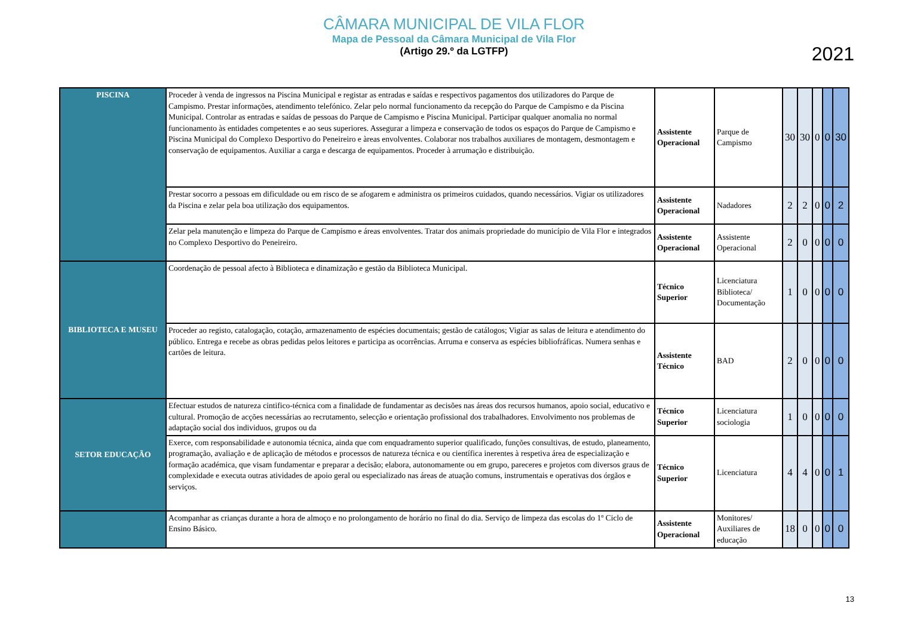CÂMARA MUNICIPAL DE VILA FLOR
Mapa de Pessoal da Câmara Municipal de Vila Flor
(Artigo 29.º da LGTFP)
2021
| PISCINA | Proceder à venda de ingressos na Piscina Municipal e registar as entradas e saídas e respectivos pagamentos dos utilizadores do Parque de Campismo. Prestar informações, atendimento telefónico. Zelar pelo normal funcionamento da recepção do Parque de Campismo e da Piscina Municipal. Controlar as entradas e saídas de pessoas do Parque de Campismo e Piscina Municipal. Participar qualquer anomalia no normal funcionamento às entidades competentes e ao seus superiores. Assegurar a limpeza e conservação de todos os espaços do Parque de Campismo e Piscina Municipal do Complexo Desportivo do Peneireiro e àreas envolventes. Colaborar nos trabalhos auxiliares de montagem, desmontagem e conservação de equipamentos. Auxiliar a carga e descarga de equipamentos. Proceder à arrumação e distribuição. | Assistente Operacional | Parque de Campismo | 30 | 30 | 0 | 0 | 30 |
| | Prestar socorro a pessoas em dificuldade ou em risco de se afogarem e administra os primeiros cuidados, quando necessários. Vigiar os utilizadores da Piscina e zelar pela boa utilização dos equipamentos. | Assistente Operacional | Nadadores | 2 | 2 | 0 | 0 | 2 |
| | Zelar pela manutenção e limpeza do Parque de Campismo e áreas envolventes. Tratar dos animais propriedade do município de Vila Flor e integrados no Complexo Desportivo do Peneireiro. | Assistente Operacional | Assistente Operacional | 2 | 0 | 0 | 0 | 0 |
| BIBLIOTECA E MUSEU | Coordenação de pessoal afecto à Biblioteca e dinamização e gestão da Biblioteca Municipal. | Técnico Superior | Licenciatura Biblioteca/ Documentação | 1 | 0 | 0 | 0 | 0 |
| | Proceder ao registo, catalogação, cotação, armazenamento de espécies documentais; gestão de catálogos; Vigiar as salas de leitura e atendimento do público. Entrega e recebe as obras pedidas pelos leitores e participa as ocorrências. Arruma e conserva as espécies bibliofráficas. Numera senhas e cartões de leitura. | Assistente Técnico | BAD | 2 | 0 | 0 | 0 | 0 |
| SETOR EDUCAÇÃO | Efectuar estudos de natureza cintifico-técnica com a finalidade de fundamentar as decisões nas áreas dos recursos humanos, apoio social, educativo e cultural. Promoção de acções necessárias ao recrutamento, selecção e orientação profissional dos trabalhadores. Envolvimento nos problemas de adaptação social dos individuos, grupos ou da | Técnico Superior | Licenciatura sociologia | 1 | 0 | 0 | 0 | 0 |
| | Exerce, com responsabilidade e autonomia técnica, ainda que com enquadramento superior qualificado, funções consultivas, de estudo, planeamento, programação, avaliação e de aplicação de métodos e processos de natureza técnica e ou científica inerentes à respetiva área de especialização e formação académica, que visam fundamentar e preparar a decisão; elabora, autonomamente ou em grupo, pareceres e projetos com diversos graus de complexidade e executa outras atividades de apoio geral ou especializado nas áreas de atuação comuns, instrumentais e operativas dos órgãos e serviços. | Técnico Superior | Licenciatura | 4 | 4 | 0 | 0 | 1 |
| | Acompanhar as crianças durante a hora de almoço e no prolongamento de horário no final do dia. Serviço de limpeza das escolas do 1º Ciclo de Ensino Básico. | Assistente Operacional | Monitores/ Auxiliares de educação | 18 | 0 | 0 | 0 | 0 |
13